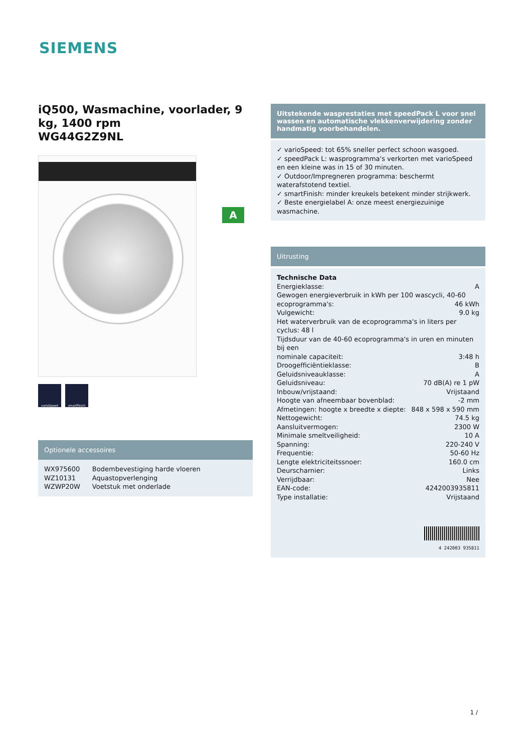SIEMENS
iQ500, Wasmachine, voorlader, 9 kg, 1400 rpm
WG44G2Z9NL
varioSpeed smartFinish
Optionele accessoires
| WX975600 | Bodembevestiging harde vloeren |
| WZ10131 | Aquastopverlenging |
| WZWP20W | Voetstuk met onderlade |
A
Uitstekende wasprestaties met speedPack L voor snel wassen en automatische vlekkenverwijdering zonder handmatig voorbehandelen.
✓ varioSpeed: tot 65% sneller perfect schoon wasgoed.
✓ speedPack L: wasprogramma's verkorten met varioSpeed en een kleine was in 15 of 30 minuten.
✓ Outdoor/Impregneren programma: beschermt waterafstotend textiel.
✓ smartFinish: minder kreukels betekent minder strijkwerk.
✓ Beste energielabel A: onze meest energiezuinige wasmachine.
Uitrusting
Technische Data
Energieklasse: A
Gewogen energieverbruik in kWh per 100 wascycli, 40-60
ecoprogramma's: 46 kWh
Vulgewicht: 9.0 kg
Het waterverbruik van de ecoprogramma's in liters per cyclus: 48 l
Tijdsduur van de 40-60 ecoprogramma's in uren en minuten bij een
nominale capaciteit: 3:48 h
Droogefficiëntieklasse: B
Geluidsniveauklasse: A
Geluidsniveau: 70 dB(A) re 1 pW
Inbouw/vrijstaand: Vrijstaand
Hoogte van afneembaar bovenblad: -2 mm
Afmetingen: hoogte x breedte x diepte: 848 x 598 x 590 mm
Nettogewicht: 74.5 kg
Aansluitvermogen: 2300 W
Minimale smeltveiligheid: 10 A
Spanning: 220-240 V
Frequentie: 50-60 Hz
Lengte elektriciteitssnoer: 160.0 cm
Deurscharnier: Links
Verrijdbaar: Nee
EAN-code: 4242003935811
Type installatie: Vrijstaand
4 242003 935811
1 /